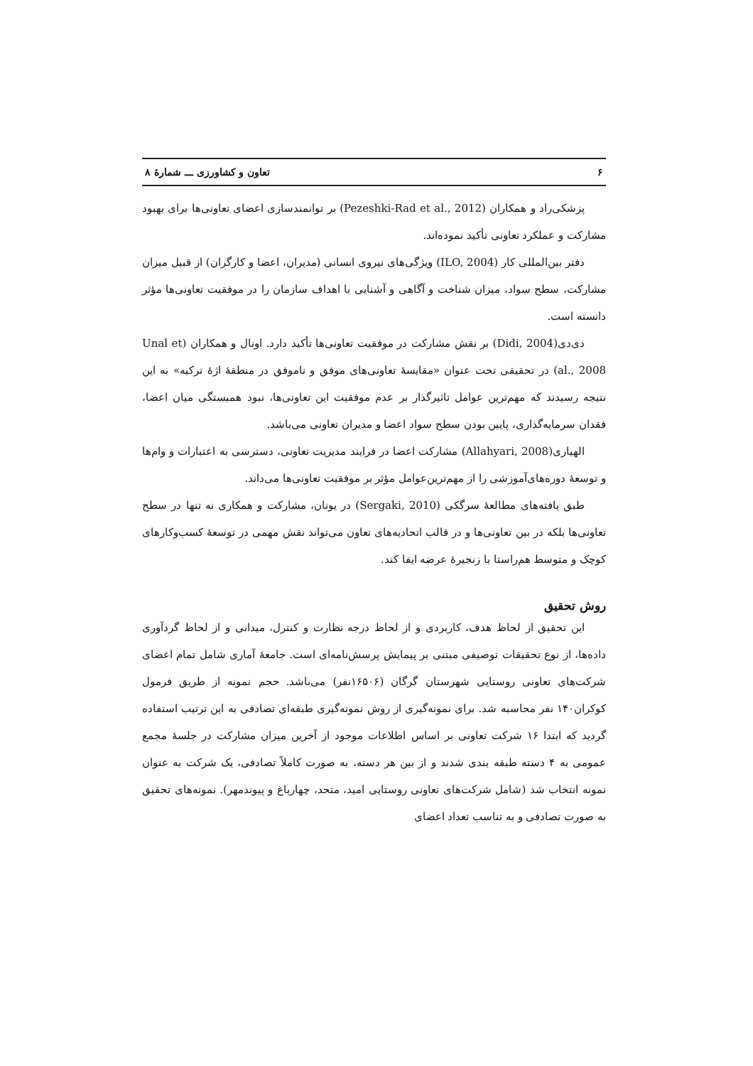۶ تعاون و کشاورزی ـــ شمارهٔ ۸
پزشکی‌راد و همکاران (Pezeshki-Rad et al., 2012) بر توانمندسازی اعضای تعاونی‌ها برای بهبود مشارکت و عملکرد تعاونی تأکید نموده‌اند.
دفتر بین‌المللی کار (ILO, 2004) ویژگی‌های نیروی انسانی (مدیران، اعضا و کارگران) از قبیل میزان مشارکت، سطح سواد، میزان شناخت و آگاهی و آشنایی با اهداف سازمان را در موفقیت تعاونی‌ها مؤثر دانسته است.
دی‌دی(Didi, 2004) بر نقش مشارکت در موفقیت تعاونی‌ها تأکید دارد. اونال و همکاران (Unal et al., 2008) در تحقیقی تحت عنوان «مقایسهٔ تعاونی‌های موفق و ناموفق در منطقهٔ اژهٔ ترکیه» به این نتیجه رسیدند که مهم‌ترین عوامل تاثیرگذار بر عدم موفقیت این تعاونی‌ها، نبود همبستگی میان اعضا، فقدان سرمایه‌گذاری، پایین بودن سطح سواد اعضا و مدیران تعاونی می‌باشد.
الهیاری(Allahyari, 2008) مشارکت اعضا در فرایند مدیریت تعاونی، دسترسی به اعتبارات و وام‌ها و توسعهٔ دوره‌های‌آموزشی را از مهم‌ترین‌عوامل مؤثر بر موفقیت تعاونی‌ها می‌داند.
طبق یافته‌های مطالعهٔ سرگکی (Sergaki, 2010) در یونان، مشارکت و همکاری نه تنها در سطح تعاونی‌ها بلکه در بین تعاونی‌ها و در قالب اتحادیه‌های تعاون می‌تواند نقش مهمی در توسعهٔ کسب‌وکارهای کوچک و متوسط هم‌راستا با زنجیرهٔ عرضه ایفا کند.
روش تحقیق
این تحقیق از لحاظ هدف، کاربردی و از لحاظ درجه نظارت و کنترل، میدانی و از لحاظ گردآوری داده‌ها، از نوع تحقیقات توصیفی مبتنی بر پیمایش پرسش‌نامه‌ای است. جامعهٔ آماری شامل تمام اعضای شرکت‌های تعاونی روستایی شهرستان گرگان (۱۶۵۰۶نفر) می‌باشد. حجم نمونه از طریق فرمول کوکران۱۴۰ نفر محاسبه شد. برای نمونه‌گیری از روش نمونه‌گیری طبقه‌ای تصادفی به این ترتیب استفاده گردید که ابتدا ۱۶ شرکت تعاونی بر اساس اطلاعات موجود از آخرین میزان مشارکت در جلسهٔ مجمع عمومی به ۴ دسته طبقه بندی شدند و از بین هر دسته، به صورت کاملاً تصادفی، یک شرکت به عنوان نمونه انتخاب شد (شامل شرکت‌های تعاونی روستایی امید، متحد، چهارباغ و پیوندمهر). نمونه‌های تحقیق به صورت تصادفی و به تناسب تعداد اعضای